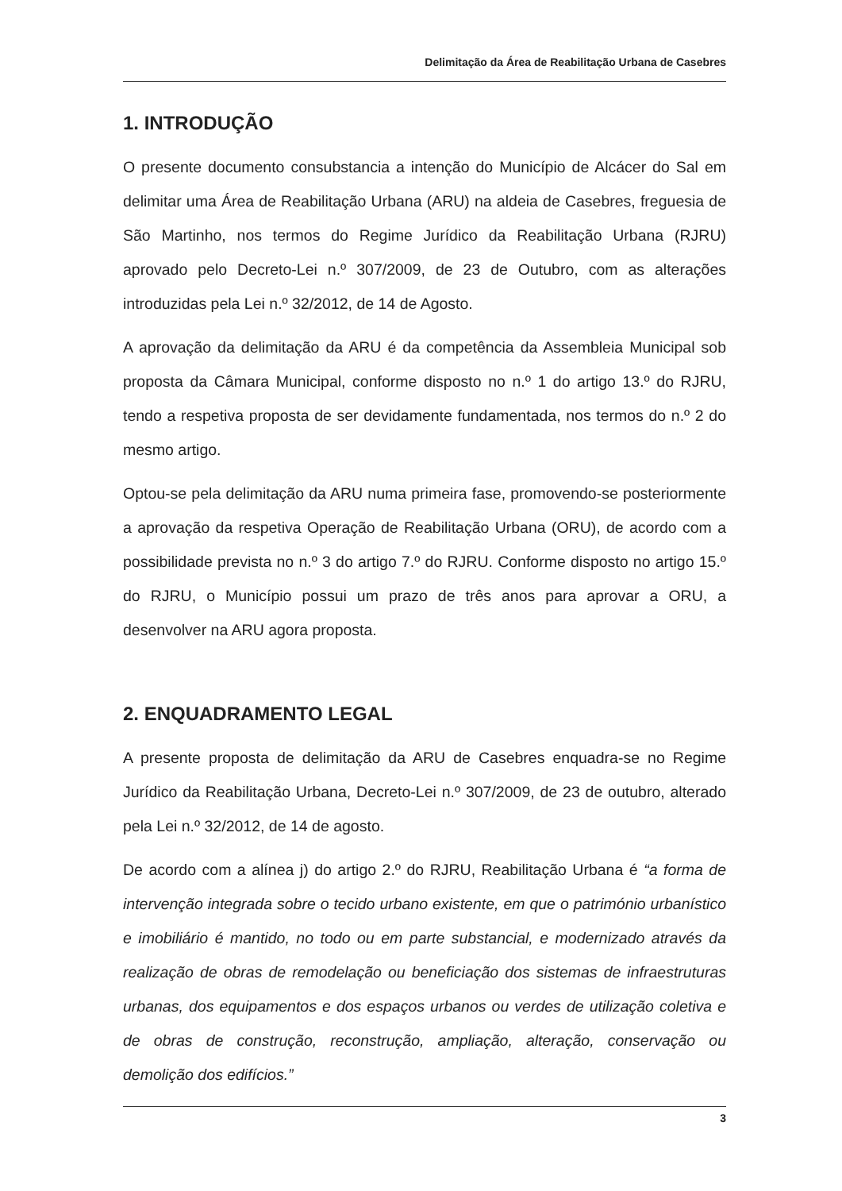Delimitação da Área de Reabilitação Urbana de Casebres
1. INTRODUÇÃO
O presente documento consubstancia a intenção do Município de Alcácer do Sal em delimitar uma Área de Reabilitação Urbana (ARU) na aldeia de Casebres, freguesia de São Martinho, nos termos do Regime Jurídico da Reabilitação Urbana (RJRU) aprovado pelo Decreto-Lei n.º 307/2009, de 23 de Outubro, com as alterações introduzidas pela Lei n.º 32/2012, de 14 de Agosto.
A aprovação da delimitação da ARU é da competência da Assembleia Municipal sob proposta da Câmara Municipal, conforme disposto no n.º 1 do artigo 13.º do RJRU, tendo a respetiva proposta de ser devidamente fundamentada, nos termos do n.º 2 do mesmo artigo.
Optou-se pela delimitação da ARU numa primeira fase, promovendo-se posteriormente a aprovação da respetiva Operação de Reabilitação Urbana (ORU), de acordo com a possibilidade prevista no n.º 3 do artigo 7.º do RJRU. Conforme disposto no artigo 15.º do RJRU, o Município possui um prazo de três anos para aprovar a ORU, a desenvolver na ARU agora proposta.
2. ENQUADRAMENTO LEGAL
A presente proposta de delimitação da ARU de Casebres enquadra-se no Regime Jurídico da Reabilitação Urbana, Decreto-Lei n.º 307/2009, de 23 de outubro, alterado pela Lei n.º 32/2012, de 14 de agosto.
De acordo com a alínea j) do artigo 2.º do RJRU, Reabilitação Urbana é “a forma de intervenção integrada sobre o tecido urbano existente, em que o património urbanístico e imobiliário é mantido, no todo ou em parte substancial, e modernizado através da realização de obras de remodelação ou beneficiação dos sistemas de infraestruturas urbanas, dos equipamentos e dos espaços urbanos ou verdes de utilização coletiva e de obras de construção, reconstrução, ampliação, alteração, conservação ou demolição dos edifícios.”
3